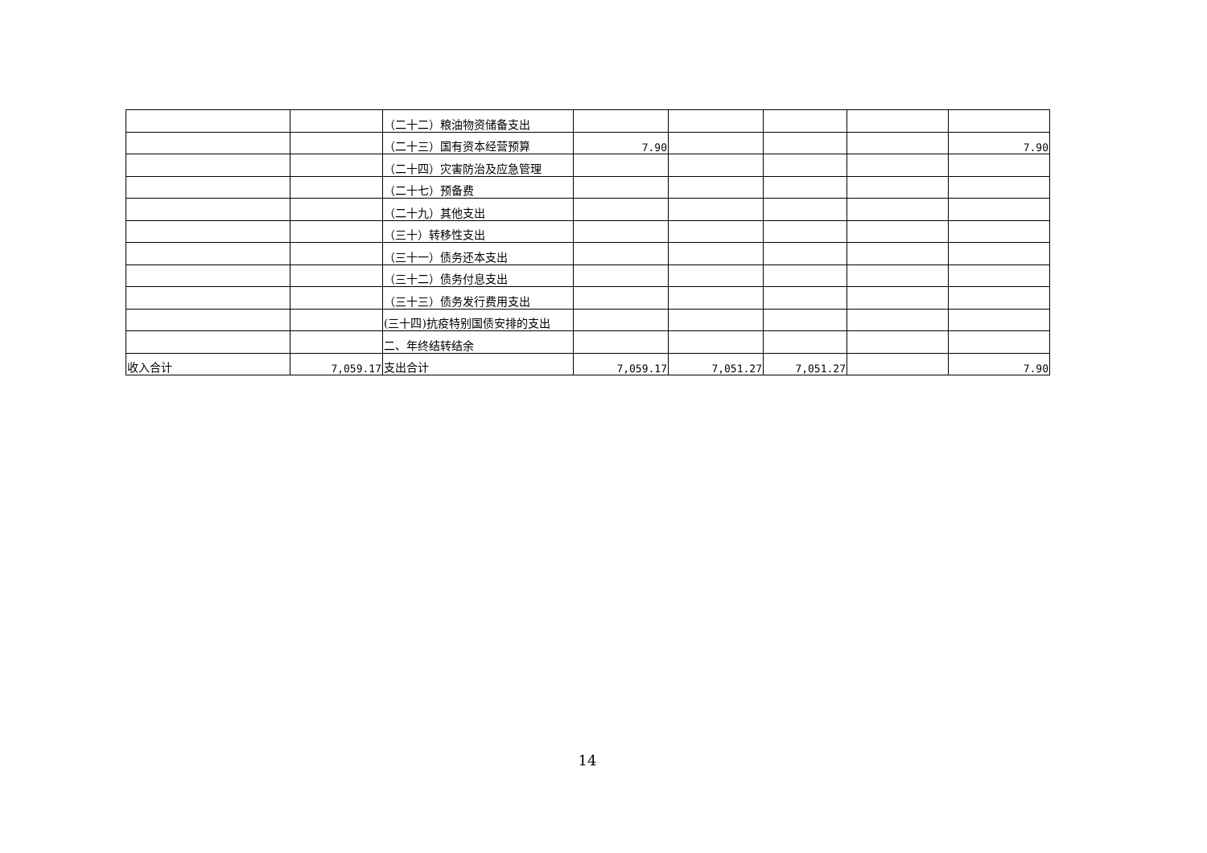| | | （二十二）粮油物资储备支出 | | | | | |
| | | （二十三）国有资本经营预算 | 7.90 | | | | 7.90 |
| | | （二十四）灾害防治及应急管理 | | | | | |
| | | （二十七）预备费 | | | | | |
| | | （二十九）其他支出 | | | | | |
| | | （三十）转移性支出 | | | | | |
| | | （三十一）债务还本支出 | | | | | |
| | | （三十二）债务付息支出 | | | | | |
| | | （三十三）债务发行费用支出 | | | | | |
| | | (三十四)抗疫特别国债安排的支出 | | | | | |
| | | 二、年终结转结余 | | | | | |
| 收入合计 | 7,059.17 | 支出合计 | 7,059.17 | 7,051.27 | 7,051.27 | | 7.90 |
14